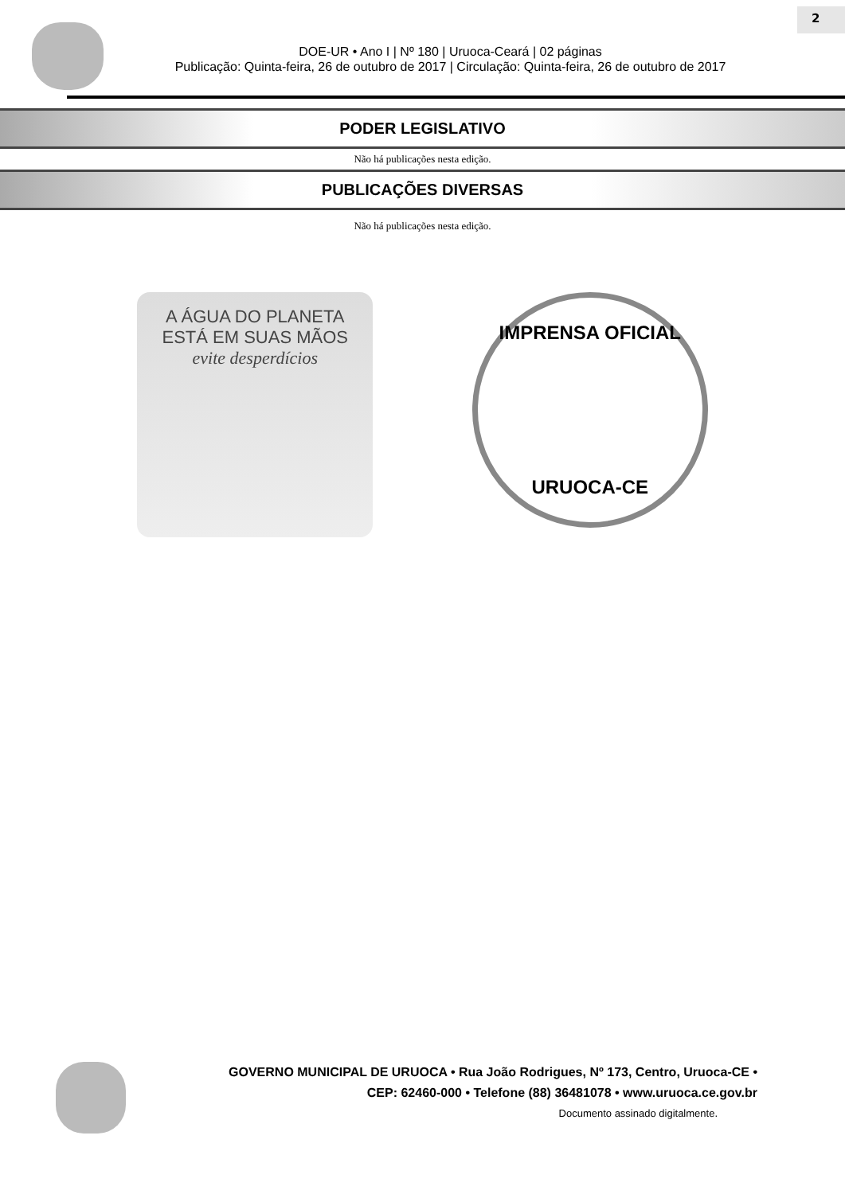DOE-UR • Ano I | Nº 180 | Uruoca-Ceará | 02 páginas
Publicação: Quinta-feira, 26 de outubro de 2017 | Circulação: Quinta-feira, 26 de outubro de 2017
2
PODER LEGISLATIVO
Não há publicações nesta edição.
PUBLICAÇÕES DIVERSAS
Não há publicações nesta edição.
A ÁGUA DO PLANETA
ESTÁ EM SUAS MÃOS
evite desperdícios
IMPRENSA OFICIAL
URUOCA-CE
GOVERNO MUNICIPAL DE URUOCA • Rua João Rodrigues, Nº 173, Centro, Uruoca-CE •
CEP: 62460-000 • Telefone (88) 36481078 • www.uruoca.ce.gov.br
Documento assinado digitalmente.